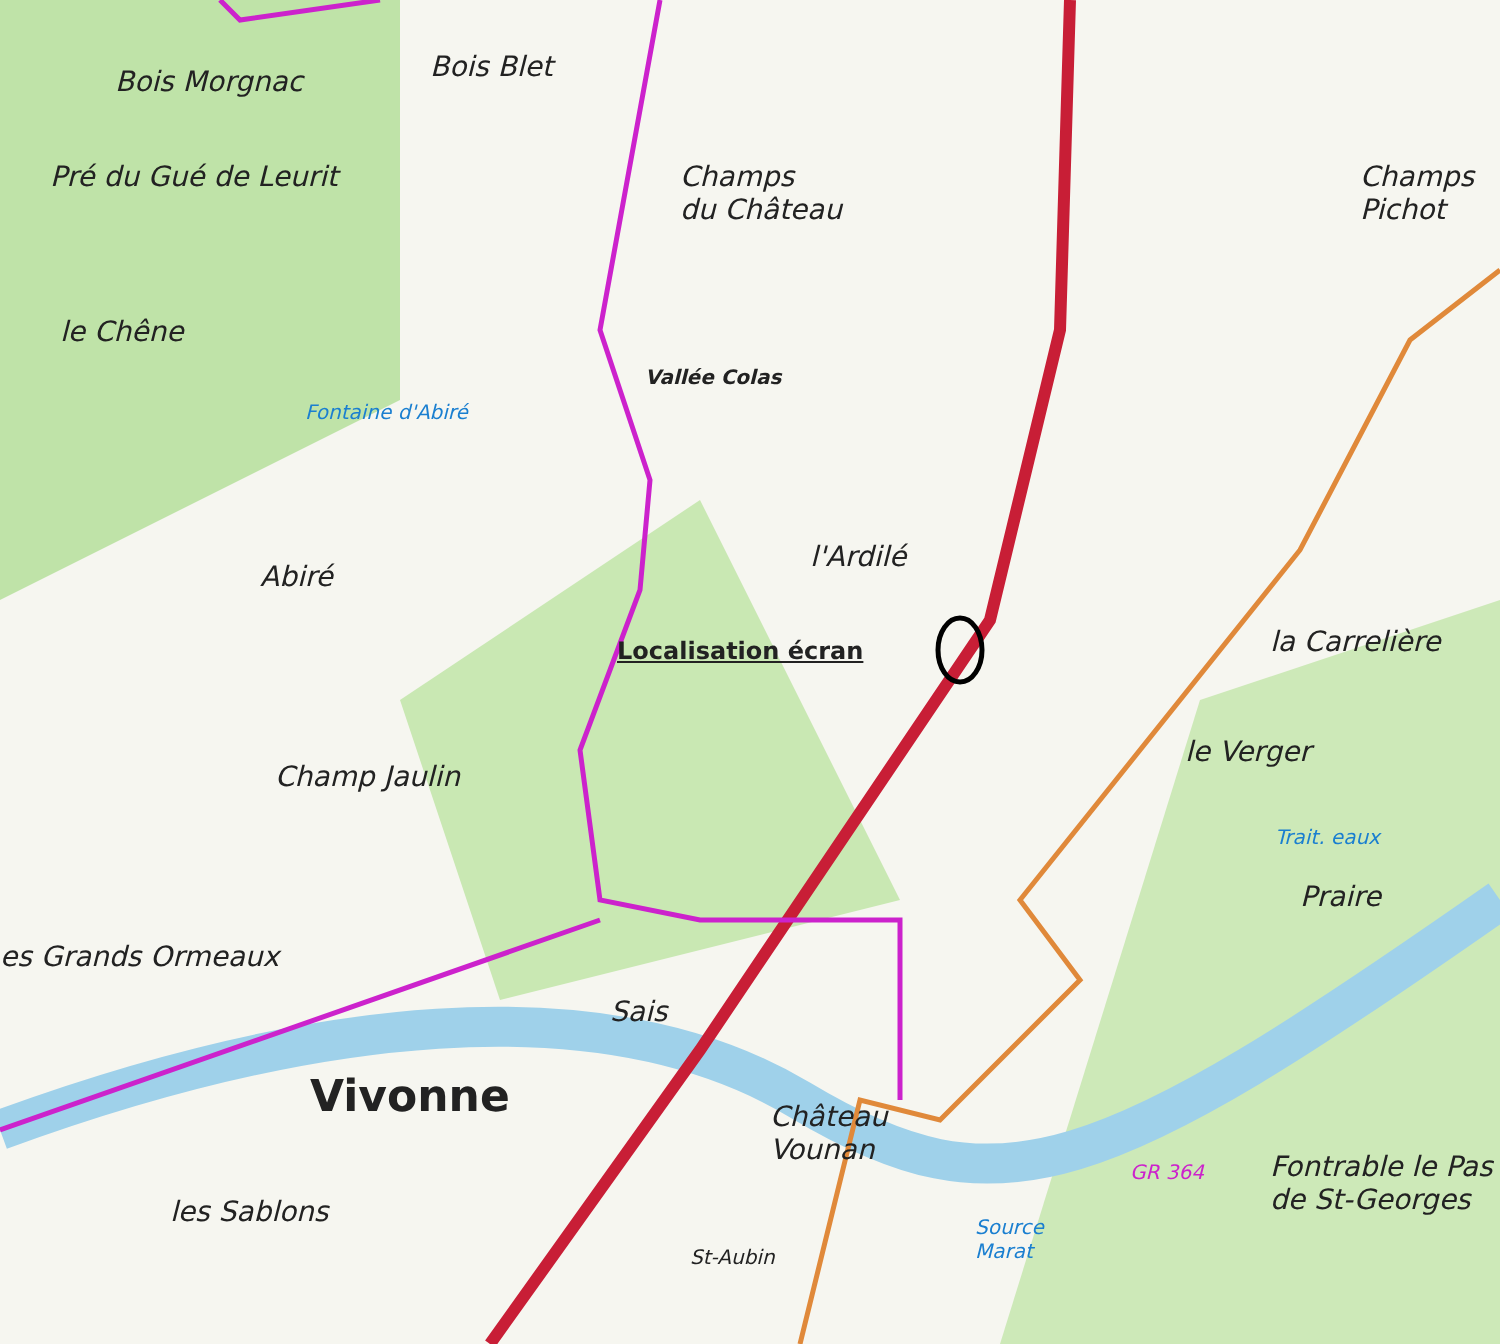Bois Morgnac Bois Blet
Pré du Gué de Leurit
Champs
du Château
Champs
Pichot
le Chêne
Vallée Colas
Fontaine d'Abiré
l'Ardilé
Abiré
Localisation écran la Carrelière
le Verger
Champ Jaulin
Trait. eaux
Praire
es Grands Ormeaux
Sais
Vivonne
Château
Vounan
Fontrable le Pas
de St-Georges
les Sablons
St-Aubin
Source
Marat
GR 364